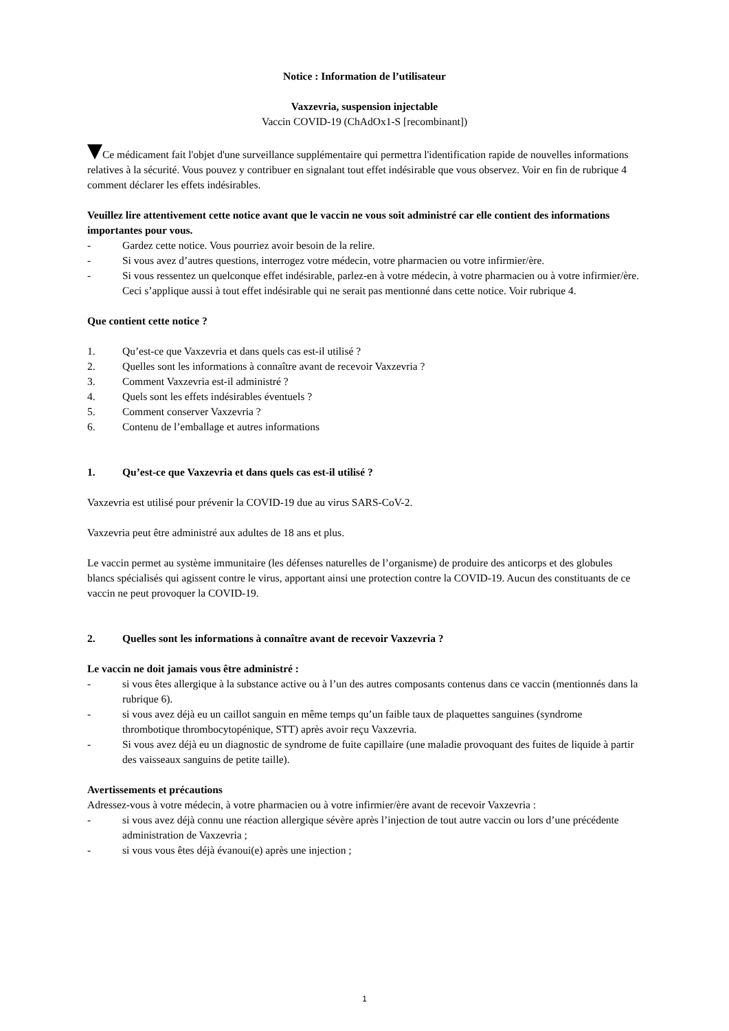Notice : Information de l’utilisateur
Vaxzevria, suspension injectable
Vaccin COVID-19 (ChAdOx1-S [recombinant])
Ce médicament fait l'objet d'une surveillance supplémentaire qui permettra l'identification rapide de nouvelles informations relatives à la sécurité. Vous pouvez y contribuer en signalant tout effet indésirable que vous observez. Voir en fin de rubrique 4 comment déclarer les effets indésirables.
Veuillez lire attentivement cette notice avant que le vaccin ne vous soit administré car elle contient des informations importantes pour vous.
- Gardez cette notice. Vous pourriez avoir besoin de la relire.
- Si vous avez d’autres questions, interrogez votre médecin, votre pharmacien ou votre infirmier/ère.
- Si vous ressentez un quelconque effet indésirable, parlez-en à votre médecin, à votre pharmacien ou à votre infirmier/ère. Ceci s’applique aussi à tout effet indésirable qui ne serait pas mentionné dans cette notice. Voir rubrique 4.
Que contient cette notice ?
1. Qu’est-ce que Vaxzevria et dans quels cas est-il utilisé ?
2. Quelles sont les informations à connaître avant de recevoir Vaxzevria ?
3. Comment Vaxzevria est-il administré ?
4. Quels sont les effets indésirables éventuels ?
5. Comment conserver Vaxzevria ?
6. Contenu de l’emballage et autres informations
1. Qu’est-ce que Vaxzevria et dans quels cas est-il utilisé ?
Vaxzevria est utilisé pour prévenir la COVID-19 due au virus SARS-CoV-2.
Vaxzevria peut être administré aux adultes de 18 ans et plus.
Le vaccin permet au système immunitaire (les défenses naturelles de l’organisme) de produire des anticorps et des globules blancs spécialisés qui agissent contre le virus, apportant ainsi une protection contre la COVID-19. Aucun des constituants de ce vaccin ne peut provoquer la COVID-19.
2. Quelles sont les informations à connaître avant de recevoir Vaxzevria ?
Le vaccin ne doit jamais vous être administré :
- si vous êtes allergique à la substance active ou à l’un des autres composants contenus dans ce vaccin (mentionnés dans la rubrique 6).
- si vous avez déjà eu un caillot sanguin en même temps qu’un faible taux de plaquettes sanguines (syndrome thrombotique thrombocytopénique, STT) après avoir reçu Vaxzevria.
- Si vous avez déjà eu un diagnostic de syndrome de fuite capillaire (une maladie provoquant des fuites de liquide à partir des vaisseaux sanguins de petite taille).
Avertissements et précautions
Adressez-vous à votre médecin, à votre pharmacien ou à votre infirmier/ère avant de recevoir Vaxzevria :
- si vous avez déjà connu une réaction allergique sévère après l’injection de tout autre vaccin ou lors d’une précédente administration de Vaxzevria ;
- si vous vous êtes déjà évanoui(e) après une injection ;
1